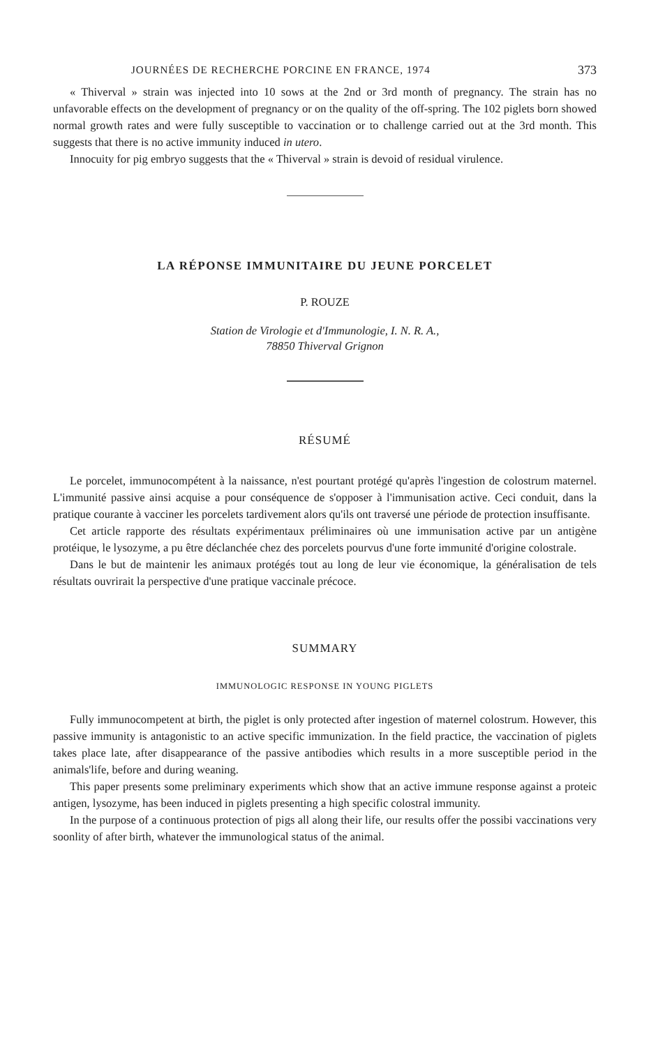JOURNÉES DE RECHERCHE PORCINE EN FRANCE, 1974 373
« Thiverval » strain was injected into 10 sows at the 2nd or 3rd month of pregnancy. The strain has no unfavorable effects on the development of pregnancy or on the quality of the off-spring. The 102 piglets born showed normal growth rates and were fully susceptible to vaccination or to challenge carried out at the 3rd month. This suggests that there is no active immunity induced in utero.
Innocuity for pig embryo suggests that the « Thiverval » strain is devoid of residual virulence.
LA RÉPONSE IMMUNITAIRE DU JEUNE PORCELET
P. ROUZE
Station de Virologie et d'Immunologie, I. N. R. A.,
78850 Thiverval Grignon
RÉSUMÉ
Le porcelet, immunocompétent à la naissance, n'est pourtant protégé qu'après l'ingestion de colostrum maternel. L'immunité passive ainsi acquise a pour conséquence de s'opposer à l'immunisation active. Ceci conduit, dans la pratique courante à vacciner les porcelets tardivement alors qu'ils ont traversé une période de protection insuffisante.
Cet article rapporte des résultats expérimentaux préliminaires où une immunisation active par un antigène protéique, le lysozyme, a pu être déclanchée chez des porcelets pourvus d'une forte immunité d'origine colostrale.
Dans le but de maintenir les animaux protégés tout au long de leur vie économique, la généralisation de tels résultats ouvrirait la perspective d'une pratique vaccinale précoce.
SUMMARY
IMMUNOLOGIC RESPONSE IN YOUNG PIGLETS
Fully immunocompetent at birth, the piglet is only protected after ingestion of maternel colostrum. However, this passive immunity is antagonistic to an active specific immunization. In the field practice, the vaccination of piglets takes place late, after disappearance of the passive antibodies which results in a more susceptible period in the animals'life, before and during weaning.
This paper presents some preliminary experiments which show that an active immune response against a proteic antigen, lysozyme, has been induced in piglets presenting a high specific colostral immunity.
In the purpose of a continuous protection of pigs all along their life, our results offer the possibi vaccinations very soonlity of after birth, whatever the immunological status of the animal.